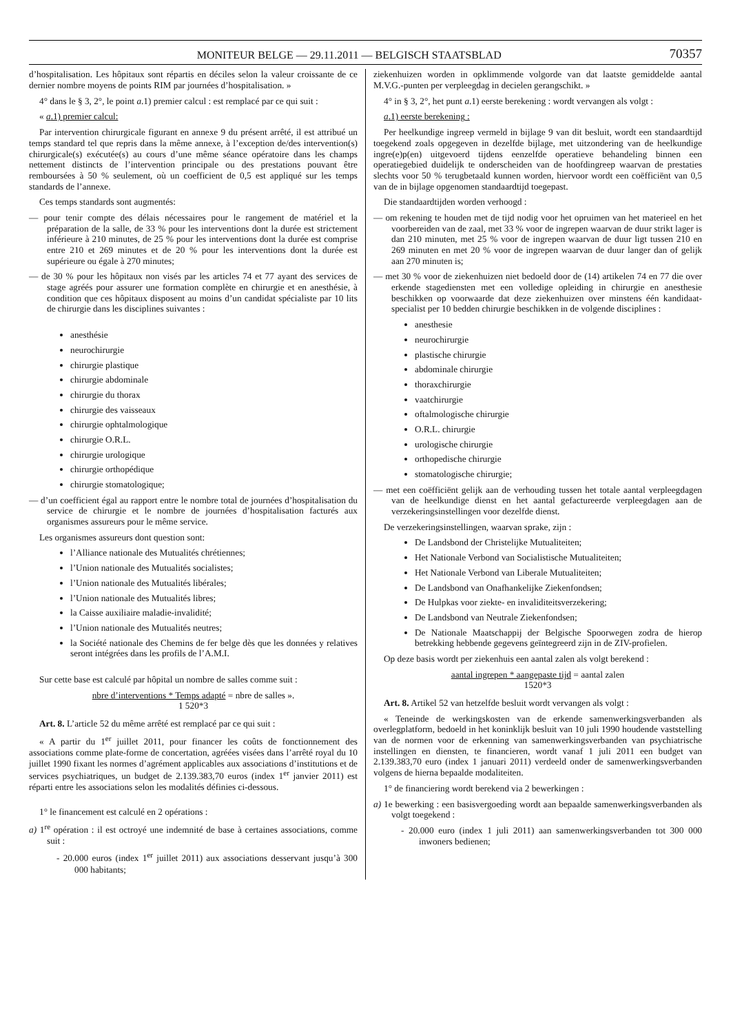MONITEUR BELGE — 29.11.2011 — BELGISCH STAATSBLAD 70357
d’hospitalisation. Les hôpitaux sont répartis en déciles selon la valeur croissante de ce dernier nombre moyens de points RIM par journées d’hospitalisation. »
4° dans le § 3, 2°, le point a.1) premier calcul : est remplacé par ce qui suit :
« a.1) premier calcul:
Par intervention chirurgicale figurant en annexe 9 du présent arrêté, il est attribué un temps standard tel que repris dans la même annexe, à l’exception de/des intervention(s) chirurgicale(s) exécutée(s) au cours d’une même séance opératoire dans les champs nettement distincts de l’intervention principale ou des prestations pouvant être remboursées à 50 % seulement, où un coefficient de 0,5 est appliqué sur les temps standards de l’annexe.
Ces temps standards sont augmentés:
— pour tenir compte des délais nécessaires pour le rangement de matériel et la préparation de la salle, de 33 % pour les interventions dont la durée est strictement inférieure à 210 minutes, de 25 % pour les interventions dont la durée est comprise entre 210 et 269 minutes et de 20 % pour les interventions dont la durée est supérieure ou égale à 270 minutes;
— de 30 % pour les hôpitaux non visés par les articles 74 et 77 ayant des services de stage agréés pour assurer une formation complète en chirurgie et en anesthésie, à condition que ces hôpitaux disposent au moins d’un candidat spécialiste par 10 lits de chirurgie dans les disciplines suivantes :
anesthésie
neurochirurgie
chirurgie plastique
chirurgie abdominale
chirurgie du thorax
chirurgie des vaisseaux
chirurgie ophtalmologique
chirurgie O.R.L.
chirurgie urologique
chirurgie orthopédique
chirurgie stomatologique;
— d’un coefficient égal au rapport entre le nombre total de journées d’hospitalisation du service de chirurgie et le nombre de journées d’hospitalisation facturés aux organismes assureurs pour le même service.
Les organismes assureurs dont question sont:
l’Alliance nationale des Mutualités chrétiennes;
l’Union nationale des Mutualités socialistes;
l’Union nationale des Mutualités libérales;
l’Union nationale des Mutualités libres;
la Caisse auxiliaire maladie-invalidité;
l’Union nationale des Mutualités neutres;
la Société nationale des Chemins de fer belge dès que les données y relatives seront intégrées dans les profils de l’A.M.I.
Sur cette base est calculé par hôpital un nombre de salles comme suit :
nbre d’interventions * Temps adapté = nbre de salles ».
1 520*3
Art. 8. L’article 52 du même arrêté est remplacé par ce qui suit :
« A partir du 1<sup>er</sup> juillet 2011, pour financer les coûts de fonctionnement des associations comme plate-forme de concertation, agréées visées dans l’arrêté royal du 10 juillet 1990 fixant les normes d’agrément applicables aux associations d’institutions et de services psychiatriques, un budget de 2.139.383,70 euros (index 1<sup>er</sup> janvier 2011) est réparti entre les associations selon les modalités définies ci-dessous.
1° le financement est calculé en 2 opérations :
a) 1<sup>re</sup> opération : il est octroyé une indemnité de base à certaines associations, comme suit :
- 20.000 euros (index 1<sup>er</sup> juillet 2011) aux associations desservant jusqu’à 300 000 habitants;
ziekenhuizen worden in opklimmende volgorde van dat laatste gemiddelde aantal M.V.G.-punten per verpleegdag in decielen gerangschikt. »
4° in § 3, 2°, het punt a.1) eerste berekening : wordt vervangen als volgt :
a.1) eerste berekening :
Per heelkundige ingreep vermeld in bijlage 9 van dit besluit, wordt een standaardtijd toegekend zoals opgegeven in dezelfde bijlage, met uitzondering van de heelkundige ingre(e)p(en) uitgevoerd tijdens eenzelfde operatieve behandeling binnen een operatiegebied duidelijk te onderscheiden van de hoofdingreep waarvan de prestaties slechts voor 50 % terugbetaald kunnen worden, hiervoor wordt een coëfficiënt van 0,5 van de in bijlage opgenomen standaardtijd toegepast.
Die standaardtijden worden verhoogd :
— om rekening te houden met de tijd nodig voor het opruimen van het materieel en het voorbereiden van de zaal, met 33 % voor de ingrepen waarvan de duur strikt lager is dan 210 minuten, met 25 % voor de ingrepen waarvan de duur ligt tussen 210 en 269 minuten en met 20 % voor de ingrepen waarvan de duur langer dan of gelijk aan 270 minuten is;
— met 30 % voor de ziekenhuizen niet bedoeld door de (14) artikelen 74 en 77 die over erkende stagediensten met een volledige opleiding in chirurgie en anesthesie beschikken op voorwaarde dat deze ziekenhuizen over minstens één kandidaat-specialist per 10 bedden chirurgie beschikken in de volgende disciplines :
anesthesie
neurochirurgie
plastische chirurgie
abdominale chirurgie
thoraxchirurgie
vaatchirurgie
oftalmologische chirurgie
O.R.L. chirurgie
urologische chirurgie
orthopedische chirurgie
stomatologische chirurgie;
— met een coëfficiënt gelijk aan de verhouding tussen het totale aantal verpleegdagen van de heelkundige dienst en het aantal gefactureerde verpleegdagen aan de verzekeringsinstellingen voor dezelfde dienst.
De verzekeringsinstellingen, waarvan sprake, zijn :
De Landsbond der Christelijke Mutualiteiten;
Het Nationale Verbond van Socialistische Mutualiteiten;
Het Nationale Verbond van Liberale Mutualiteiten;
De Landsbond van Onafhankelijke Ziekenfondsen;
De Hulpkas voor ziekte- en invaliditeitsverzekering;
De Landsbond van Neutrale Ziekenfondsen;
De Nationale Maatschappij der Belgische Spoorwegen zodra de hierop betrekking hebbende gegevens geïntegreerd zijn in de ZIV-profielen.
Op deze basis wordt per ziekenhuis een aantal zalen als volgt berekend :
aantal ingrepen * aangepaste tijd = aantal zalen
1520*3
Art. 8. Artikel 52 van hetzelfde besluit wordt vervangen als volgt :
« Teneinde de werkingskosten van de erkende samenwerkingsverbanden als overlegplatform, bedoeld in het koninklijk besluit van 10 juli 1990 houdende vaststelling van de normen voor de erkenning van samenwerkingsverbanden van psychiatrische instellingen en diensten, te financieren, wordt vanaf 1 juli 2011 een budget van 2.139.383,70 euro (index 1 januari 2011) verdeeld onder de samenwerkingsverbanden volgens de hierna bepaalde modaliteiten.
1° de financiering wordt berekend via 2 bewerkingen :
a) 1e bewerking : een basisvergoeding wordt aan bepaalde samenwerkingsverbanden als volgt toegekend :
- 20.000 euro (index 1 juli 2011) aan samenwerkingsverbanden tot 300 000 inwoners bedienen;